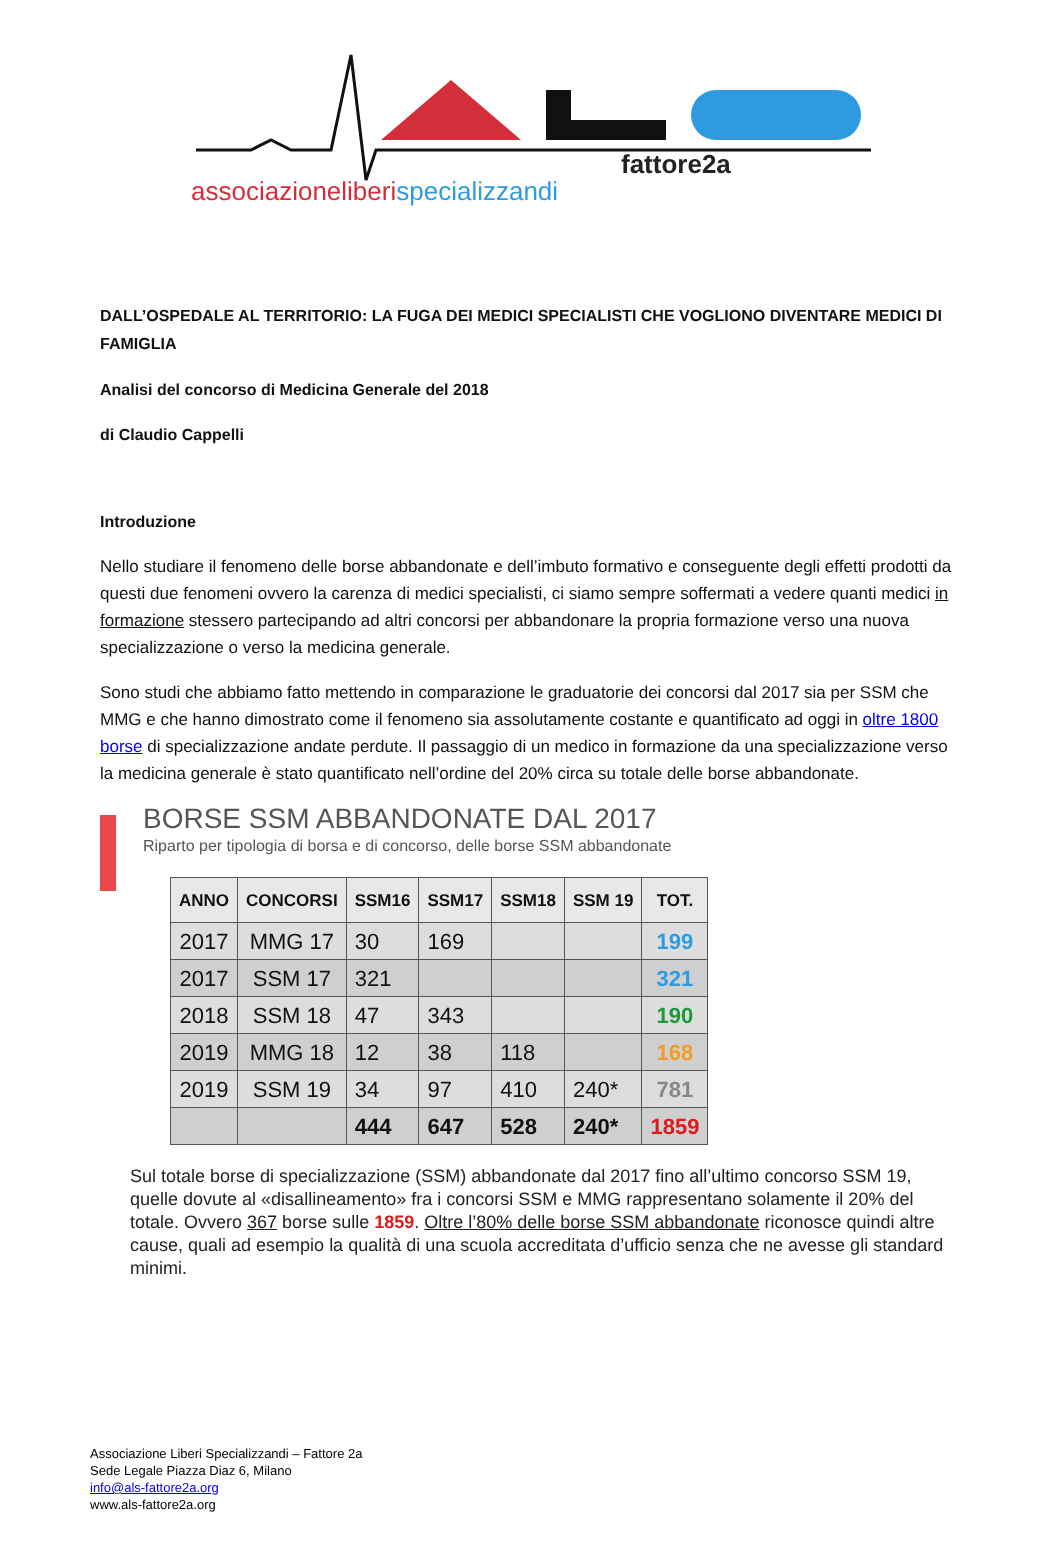fattore2a
associazioneliberispecializzandi
DALL’OSPEDALE AL TERRITORIO: LA FUGA DEI MEDICI SPECIALISTI CHE VOGLIONO DIVENTARE MEDICI DI FAMIGLIA
Analisi del concorso di Medicina Generale del 2018
di Claudio Cappelli
Introduzione
Nello studiare il fenomeno delle borse abbandonate e dell’imbuto formativo e conseguente degli effetti prodotti da questi due fenomeni ovvero la carenza di medici specialisti, ci siamo sempre soffermati a vedere quanti medici in formazione stessero partecipando ad altri concorsi per abbandonare la propria formazione verso una nuova specializzazione o verso la medicina generale.
Sono studi che abbiamo fatto mettendo in comparazione le graduatorie dei concorsi dal 2017 sia per SSM che MMG e che hanno dimostrato come il fenomeno sia assolutamente costante e quantificato ad oggi in oltre 1800 borse di specializzazione andate perdute. Il passaggio di un medico in formazione da una specializzazione verso la medicina generale è stato quantificato nell’ordine del 20% circa su totale delle borse abbandonate.
BORSE SSM ABBANDONATE DAL 2017
Riparto per tipologia di borsa e di concorso, delle borse SSM abbandonate
| ANNO | CONCORSI | SSM16 | SSM17 | SSM18 | SSM 19 | TOT. |
| --- | --- | --- | --- | --- | --- | --- |
| 2017 | MMG 17 | 30 | 169 | | | 199 |
| 2017 | SSM 17 | 321 | | | | 321 |
| 2018 | SSM 18 | 47 | 343 | | | 190 |
| 2019 | MMG 18 | 12 | 38 | 118 | | 168 |
| 2019 | SSM 19 | 34 | 97 | 410 | 240* | 781 |
| | | 444 | 647 | 528 | 240* | 1859 |
Sul totale borse di specializzazione (SSM) abbandonate dal 2017 fino all’ultimo concorso SSM 19, quelle dovute al «disallineamento» fra i concorsi SSM e MMG rappresentano solamente il 20% del totale. Ovvero 367 borse sulle 1859. Oltre l’80% delle borse SSM abbandonate riconosce quindi altre cause, quali ad esempio la qualità di una scuola accreditata d’ufficio senza che ne avesse gli standard minimi.
Associazione Liberi Specializzandi – Fattore 2a
Sede Legale Piazza Diaz 6, Milano
info@als-fattore2a.org
www.als-fattore2a.org